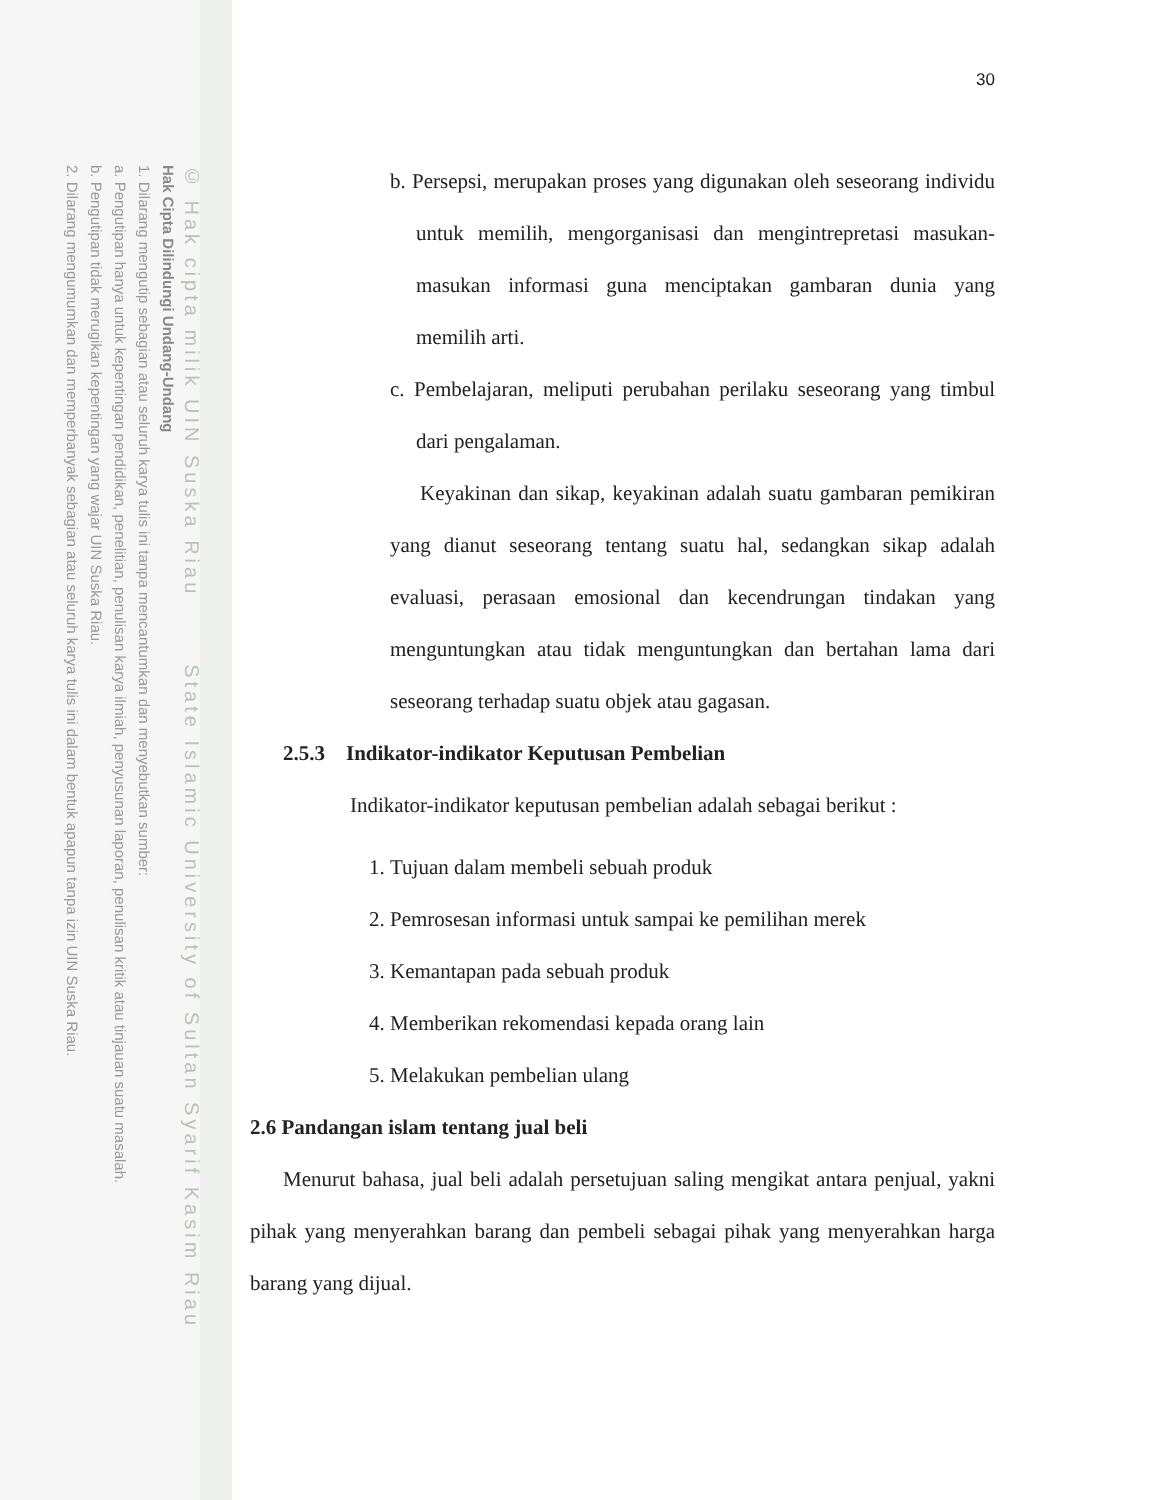© Hak cipta milik UIN Suska Riau State Islamic University of Sultan Syarif Kasim Riau
Hak Cipta Dilindungi Undang-Undang
1. Dilarang mengutip sebagian atau seluruh karya tulis ini tanpa mencantumkan dan menyebutkan sumber:
a. Pengutipan hanya untuk kepentingan pendidikan, penelitian, penulisan karya ilmiah, penyusunan laporan, penulisan kritik atau tinjauan suatu masalah.
b. Pengutipan tidak merugikan kepentingan yang wajar UIN Suska Riau.
2. Dilarang mengumumkan dan memperbanyak sebagian atau seluruh karya tulis ini dalam bentuk apapun tanpa izin UIN Suska Riau.
30
b. Persepsi, merupakan proses yang digunakan oleh seseorang individu untuk memilih, mengorganisasi dan mengintrepretasi masukan-masukan informasi guna menciptakan gambaran dunia yang memilih arti.
c. Pembelajaran, meliputi perubahan perilaku seseorang yang timbul dari pengalaman.
Keyakinan dan sikap, keyakinan adalah suatu gambaran pemikiran yang dianut seseorang tentang suatu hal, sedangkan sikap adalah evaluasi, perasaan emosional dan kecendrungan tindakan yang menguntungkan atau tidak menguntungkan dan bertahan lama dari seseorang terhadap suatu objek atau gagasan.
2.5.3 Indikator-indikator Keputusan Pembelian
Indikator-indikator keputusan pembelian adalah sebagai berikut :
1. Tujuan dalam membeli sebuah produk
2. Pemrosesan informasi untuk sampai ke pemilihan merek
3. Kemantapan pada sebuah produk
4. Memberikan rekomendasi kepada orang lain
5. Melakukan pembelian ulang
2.6 Pandangan islam tentang jual beli
Menurut bahasa, jual beli adalah persetujuan saling mengikat antara penjual, yakni pihak yang menyerahkan barang dan pembeli sebagai pihak yang menyerahkan harga barang yang dijual.